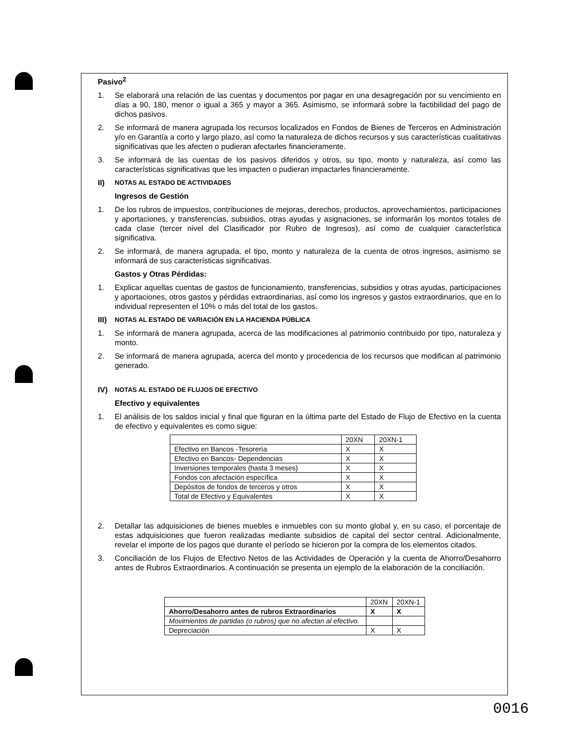Pasivo<sup>2</sup>
1. Se elaborará una relación de las cuentas y documentos por pagar en una desagregación por su vencimiento en días a 90, 180, menor o igual a 365 y mayor a 365. Asimismo, se informará sobre la factibilidad del pago de dichos pasivos.
2. Se informará de manera agrupada los recursos localizados en Fondos de Bienes de Terceros en Administración y/o en Garantía a corto y largo plazo, así como la naturaleza de dichos recursos y sus características cualitativas significativas que les afecten o pudieran afectarles financieramente.
3. Se informará de las cuentas de los pasivos diferidos y otros, su tipo, monto y naturaleza, así como las características significativas que les impacten o pudieran impactarles financieramente.
II) NOTAS AL ESTADO DE ACTIVIDADES
Ingresos de Gestión
1. De los rubros de impuestos, contribuciones de mejoras, derechos, productos, aprovechamientos, participaciones y aportaciones, y transferencias, subsidios, otras ayudas y asignaciones, se informarán los montos totales de cada clase (tercer nivel del Clasificador por Rubro de Ingresos), así como de cualquier característica significativa.
2. Se informará, de manera agrupada, el tipo, monto y naturaleza de la cuenta de otros ingresos, asimismo se informará de sus características significativas.
Gastos y Otras Pérdidas:
1. Explicar aquellas cuentas de gastos de funcionamiento, transferencias, subsidios y otras ayudas, participaciones y aportaciones, otros gastos y pérdidas extraordinarias, así como los ingresos y gastos extraordinarios, que en lo individual representen el 10% o más del total de los gastos.
III) NOTAS AL ESTADO DE VARIACIÓN EN LA HACIENDA PÚBLICA
1. Se informará de manera agrupada, acerca de las modificaciones al patrimonio contribuido por tipo, naturaleza y monto.
2. Se informará de manera agrupada, acerca del monto y procedencia de los recursos que modifican al patrimonio generado.
IV) NOTAS AL ESTADO DE FLUJOS DE EFECTIVO
Efectivo y equivalentes
1. El análisis de los saldos inicial y final que figuran en la última parte del Estado de Flujo de Efectivo en la cuenta de efectivo y equivalentes es como sigue:
| | 20XN | 20XN-1 |
| Efectivo en Bancos -Tesorería | X | X |
| Efectivo en Bancos- Dependencias | X | X |
| Inversiones temporales (hasta 3 meses) | X | X |
| Fondos con afectación específica | X | X |
| Depósitos de fondos de terceros y otros | X | X |
| Total de Efectivo y Equivalentes | X | X |
2. Detallar las adquisiciones de bienes muebles e inmuebles con su monto global y, en su caso, el porcentaje de estas adquisiciones que fueron realizadas mediante subsidios de capital del sector central. Adicionalmente, revelar el importe de los pagos que durante el período se hicieron por la compra de los elementos citados.
3. Conciliación de los Flujos de Efectivo Netos de las Actividades de Operación y la cuenta de Ahorro/Desahorro antes de Rubros Extraordinarios. A continuación se presenta un ejemplo de la elaboración de la conciliación.
| | 20XN | 20XN-1 |
| Ahorro/Desahorro antes de rubros Extraordinarios | X | X |
| Movimientos de partidas (o rubros) que no afectan al efectivo. | | |
| Depreciación | X | X |
0016